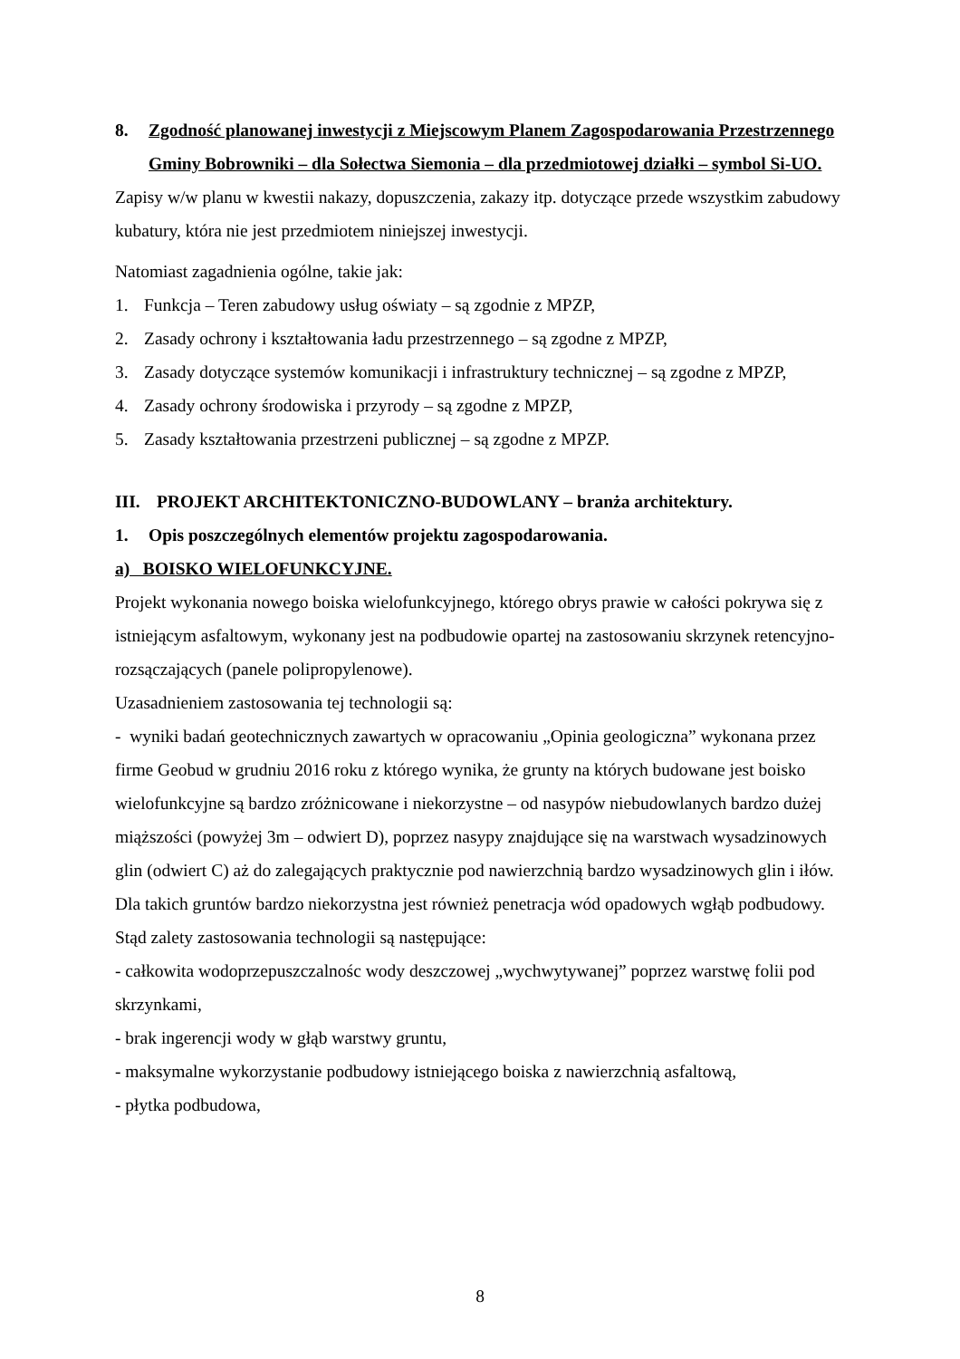8. Zgodność planowanej inwestycji z Miejscowym Planem Zagospodarowania Przestrzennego Gminy Bobrowniki – dla Sołectwa Siemonia – dla przedmiotowej działki – symbol Si-UO.
Zapisy w/w planu w kwestii nakazy, dopuszczenia, zakazy itp. dotyczące przede wszystkim zabudowy kubatury, która nie jest przedmiotem niniejszej inwestycji.
Natomiast zagadnienia ogólne, takie jak:
1. Funkcja – Teren zabudowy usług oświaty – są zgodnie z MPZP,
2. Zasady ochrony i kształtowania ładu przestrzennego – są zgodne z MPZP,
3. Zasady dotyczące systemów komunikacji i infrastruktury technicznej – są zgodne z MPZP,
4. Zasady ochrony środowiska i przyrody – są zgodne z MPZP,
5. Zasady kształtowania przestrzeni publicznej – są zgodne z MPZP.
III. PROJEKT ARCHITEKTONICZNO-BUDOWLANY – branża architektury.
1. Opis poszczególnych elementów projektu zagospodarowania.
a) BOISKO WIELOFUNKCYJNE.
Projekt wykonania nowego boiska wielofunkcyjnego, którego obrys prawie w całości pokrywa się z istniejącym asfaltowym, wykonany jest na podbudowie opartej na zastosowaniu skrzynek retencyjno-rozsączających (panele polipropylenowe).
Uzasadnieniem zastosowania tej technologii są:
- wyniki badań geotechnicznych zawartych w opracowaniu „Opinia geologiczna” wykonana przez firme Geobud w grudniu 2016 roku z którego wynika, że grunty na których budowane jest boisko wielofunkcyjne są bardzo zróżnicowane i niekorzystne – od nasypów niebudowlanych bardzo dużej miąższości (powyżej 3m – odwiert D), poprzez nasypy znajdujące się na warstwach wysadzinowych glin (odwiert C) aż do zalegających praktycznie pod nawierzchnią bardzo wysadzinowych glin i iłów.
Dla takich gruntów bardzo niekorzystna jest również penetracja wód opadowych wgłąb podbudowy.
Stąd zalety zastosowania technologii są następujące:
- całkowita wodoprzepuszczalnośc wody deszczowej „wychwytywanej” poprzez warstwę folii pod skrzynkami,
- brak ingerencji wody w głąb warstwy gruntu,
- maksymalne wykorzystanie podbudowy istniejącego boiska z nawierzchnią asfaltową,
- płytka podbudowa,
8